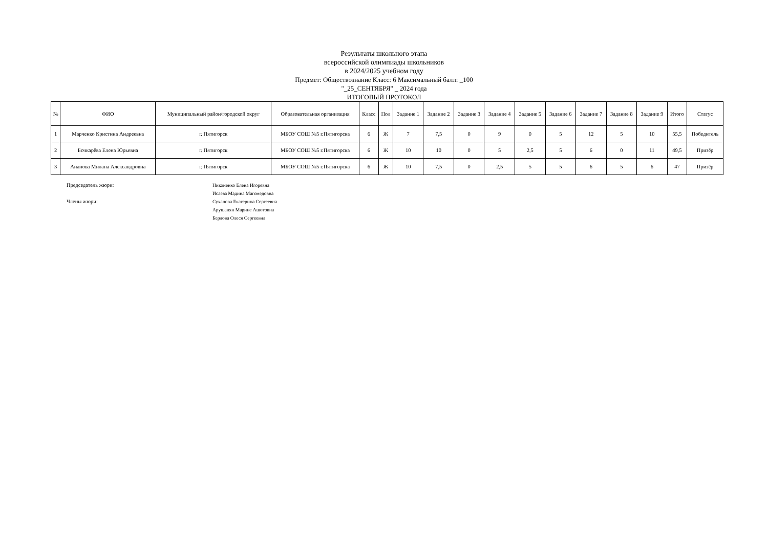Результаты школьного этапа
всероссийской олимпиады школьников
в 2024/2025 учебном году
Предмет: Обществознание Класс: 6 Максимальный балл: _100
"_25_СЕНТЯБРЯ" _ 2024 года
ИТОГОВЫЙ ПРОТОКОЛ
| № | ФИО | Муниципальный район/городской округ | Образовательная организация | Класс | Пол | Задание 1 | Задание 2 | Задание 3 | Задание 4 | Задание 5 | Задание 6 | Задание 7 | Задание 8 | Задание 9 | Итого | Статус |
| --- | --- | --- | --- | --- | --- | --- | --- | --- | --- | --- | --- | --- | --- | --- | --- | --- |
| 1 | Марченко Кристина Андреевна | г. Пятигорск | МБОУ СОШ №5 г.Пятигорска | 6 | Ж | 7 | 7,5 | 0 | 9 | 0 | 5 | 12 | 5 | 10 | 55,5 | Победитель |
| 2 | Бочкарёва Елена Юрьевна | г. Пятигорск | МБОУ СОШ №5 г.Пятигорска | 6 | Ж | 10 | 10 | 0 | 5 | 2,5 | 5 | 6 | 0 | 11 | 49,5 | Призёр |
| 3 | Ананова Милана Александровна | г. Пятигорск | МБОУ СОШ №5 г.Пятигорска | 6 | Ж | 10 | 7,5 | 0 | 2,5 | 5 | 5 | 6 | 5 | 6 | 47 | Призёр |
Председатель жюри:
Члены жюри:
Никоненко Елена Игоревна
Исаева Мадина Магомедовна
Суханова Екатерина Сергеевна
Арушанян Марине Ашотовна
Берлова Олеся Сергеевна